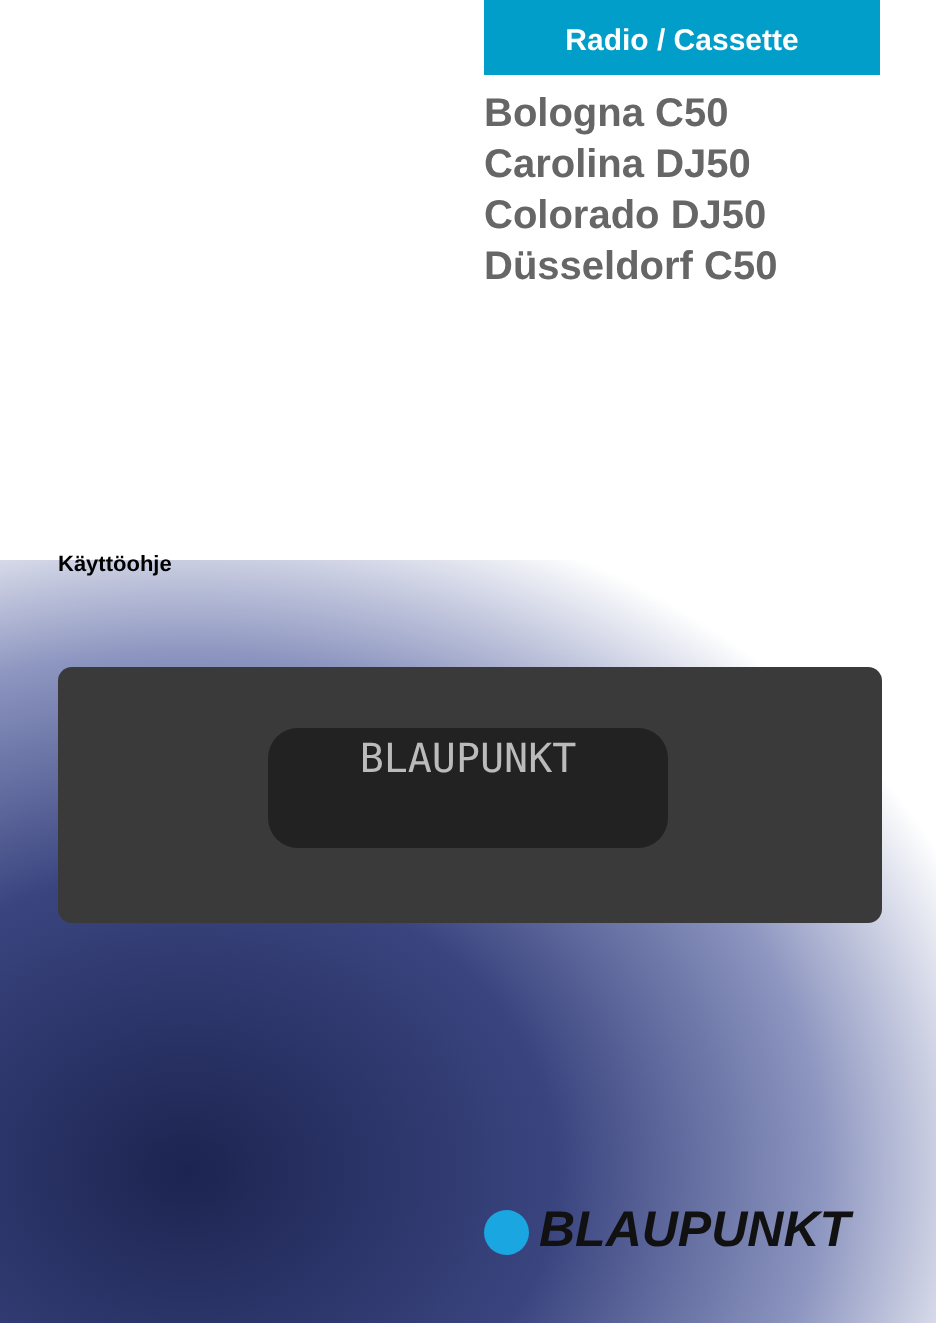Radio / Cassette
Bologna C50
Carolina DJ50
Colorado DJ50
Düsseldorf C50
Käyttöohje
BLAUPUNKT
BLAUPUNKT